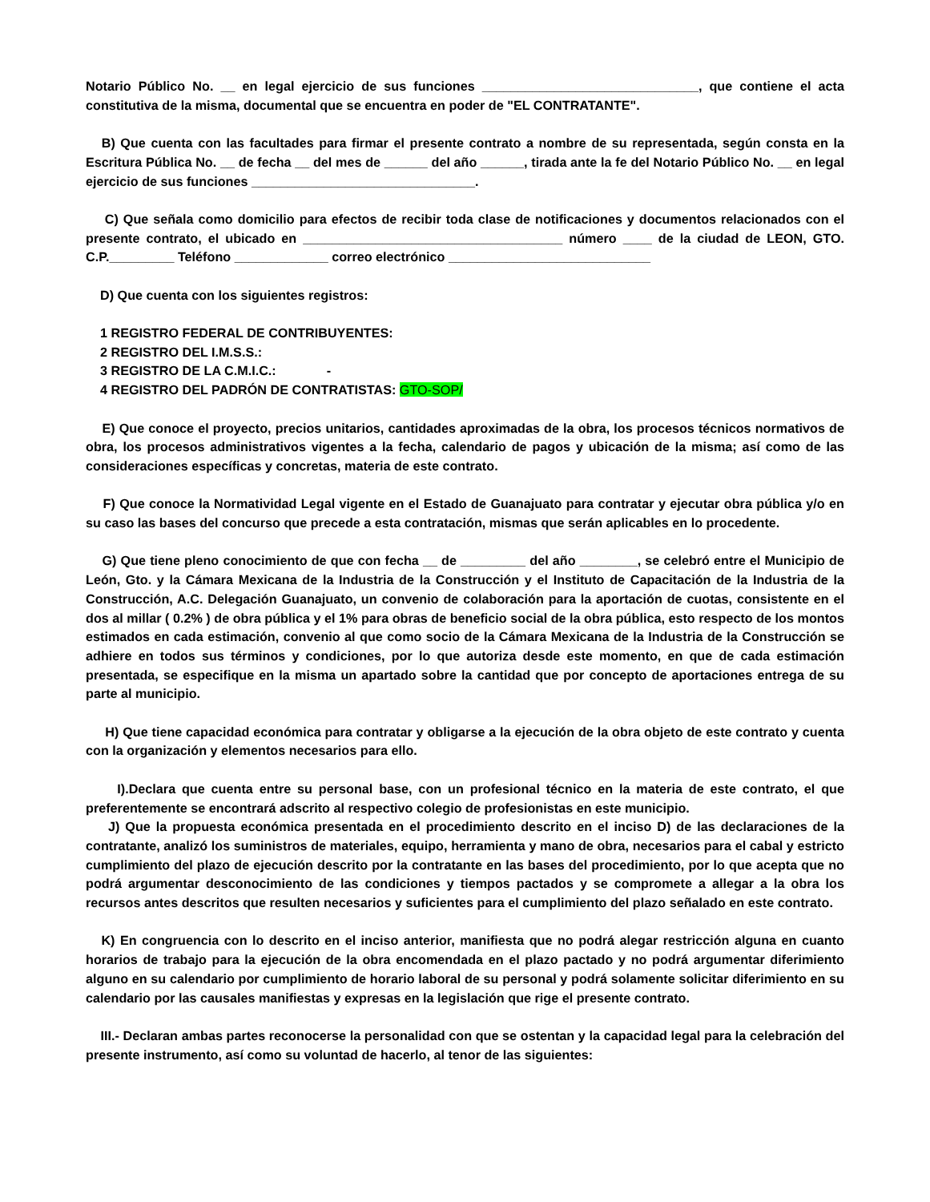Notario Público No. __ en legal ejercicio de sus funciones ______________________________, que contiene el acta constitutiva de la misma, documental que se encuentra en poder de "EL CONTRATANTE".
B) Que cuenta con las facultades para firmar el presente contrato a nombre de su representada, según consta en la Escritura Pública No. __ de fecha __ del mes de ______ del año ______, tirada ante la fe del Notario Público No. __ en legal ejercicio de sus funciones _______________________________.
C) Que señala como domicilio para efectos de recibir toda clase de notificaciones y documentos relacionados con el presente contrato, el ubicado en ____________________________________ número ____ de la ciudad de LEON, GTO. C.P._________ Teléfono _____________ correo electrónico ____________________________
D) Que cuenta con los siguientes registros:
1 REGISTRO FEDERAL DE CONTRIBUYENTES:
2 REGISTRO DEL I.M.S.S.:
3 REGISTRO DE LA C.M.I.C.: -
4 REGISTRO DEL PADRÓN DE CONTRATISTAS: GTO-SOP/
E) Que conoce el proyecto, precios unitarios, cantidades aproximadas de la obra, los procesos técnicos normativos de obra, los procesos administrativos vigentes a la fecha, calendario de pagos y ubicación de la misma; así como de las consideraciones específicas y concretas, materia de este contrato.
F) Que conoce la Normatividad Legal vigente en el Estado de Guanajuato para contratar y ejecutar obra pública y/o en su caso las bases del concurso que precede a esta contratación, mismas que serán aplicables en lo procedente.
G) Que tiene pleno conocimiento de que con fecha __ de _________ del año ________, se celebró entre el Municipio de León, Gto. y la Cámara Mexicana de la Industria de la Construcción y el Instituto de Capacitación de la Industria de la Construcción, A.C. Delegación Guanajuato, un convenio de colaboración para la aportación de cuotas, consistente en el dos al millar ( 0.2% ) de obra pública y el 1% para obras de beneficio social de la obra pública, esto respecto de los montos estimados en cada estimación, convenio al que como socio de la Cámara Mexicana de la Industria de la Construcción se adhiere en todos sus términos y condiciones, por lo que autoriza desde este momento, en que de cada estimación presentada, se especifique en la misma un apartado sobre la cantidad que por concepto de aportaciones entrega de su parte al municipio.
H) Que tiene capacidad económica para contratar y obligarse a la ejecución de la obra objeto de este contrato y cuenta con la organización y elementos necesarios para ello.
I).Declara que cuenta entre su personal base, con un profesional técnico en la materia de este contrato, el que preferentemente se encontrará adscrito al respectivo colegio de profesionistas en este municipio.
J) Que la propuesta económica presentada en el procedimiento descrito en el inciso D) de las declaraciones de la contratante, analizó los suministros de materiales, equipo, herramienta y mano de obra, necesarios para el cabal y estricto cumplimiento del plazo de ejecución descrito por la contratante en las bases del procedimiento, por lo que acepta que no podrá argumentar desconocimiento de las condiciones y tiempos pactados y se compromete a allegar a la obra los recursos antes descritos que resulten necesarios y suficientes para el cumplimiento del plazo señalado en este contrato.
K) En congruencia con lo descrito en el inciso anterior, manifiesta que no podrá alegar restricción alguna en cuanto horarios de trabajo para la ejecución de la obra encomendada en el plazo pactado y no podrá argumentar diferimiento alguno en su calendario por cumplimiento de horario laboral de su personal y podrá solamente solicitar diferimiento en su calendario por las causales manifiestas y expresas en la legislación que rige el presente contrato.
III.- Declaran ambas partes reconocerse la personalidad con que se ostentan y la capacidad legal para la celebración del presente instrumento, así como su voluntad de hacerlo, al tenor de las siguientes: